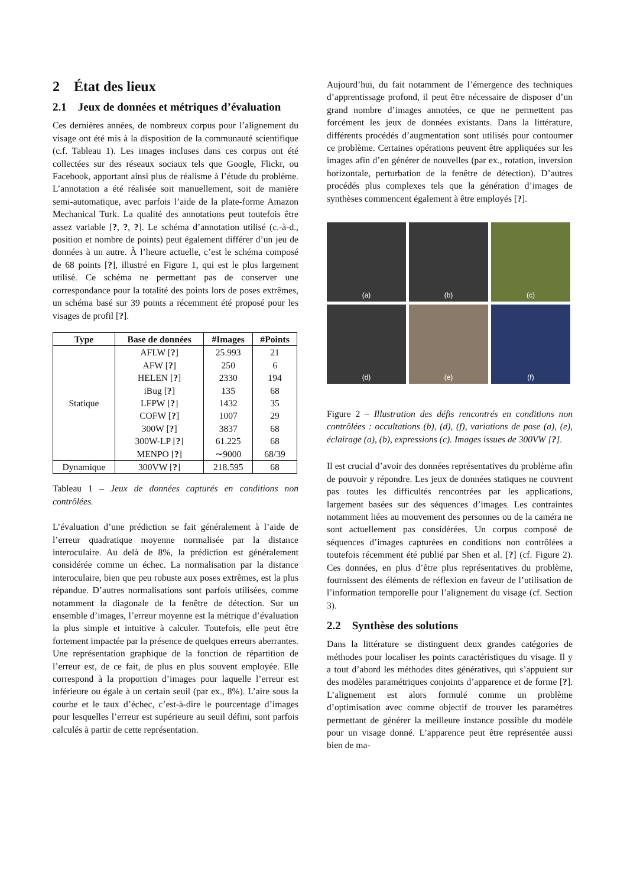2 État des lieux
2.1 Jeux de données et métriques d’évaluation
Ces dernières années, de nombreux corpus pour l’alignement du visage ont été mis à la disposition de la communauté scientifique (c.f. Tableau 1). Les images incluses dans ces corpus ont été collectées sur des réseaux sociaux tels que Google, Flickr, ou Facebook, apportant ainsi plus de réalisme à l’étude du problème. L’annotation a été réalisée soit manuellement, soit de manière semi-automatique, avec parfois l’aide de la plate-forme Amazon Mechanical Turk. La qualité des annotations peut toutefois être assez variable [?, ?, ?]. Le schéma d’annotation utilisé (c.-à-d., position et nombre de points) peut également différer d’un jeu de données à un autre. À l’heure actuelle, c’est le schéma composé de 68 points [?], illustré en Figure 1, qui est le plus largement utilisé. Ce schéma ne permettant pas de conserver une correspondance pour la totalité des points lors de poses extrêmes, un schéma basé sur 39 points a récemment été proposé pour les visages de profil [?].
| Type | Base de données | #Images | #Points |
| --- | --- | --- | --- |
| Statique | AFLW [ ? ] | 25.993 | 21 |
| | AFW [ ? ] | 250 | 6 |
| | HELEN [ ? ] | 2330 | 194 |
| | iBug [ ? ] | 135 | 68 |
| | LFPW [ ? ] | 1432 | 35 |
| | COFW [ ? ] | 1007 | 29 |
| | 300W [ ? ] | 3837 | 68 |
| | 300W-LP [ ? ] | 61.225 | 68 |
| | MENPO [ ? ] | ∼9000 | 68/39 |
| Dynamique | 300VW [ ? ] | 218.595 | 68 |
Tableau 1 – Jeux de données capturés en conditions non contrôlées.
L’évaluation d’une prédiction se fait généralement à l’aide de l’erreur quadratique moyenne normalisée par la distance interoculaire. Au delà de 8%, la prédiction est généralement considérée comme un échec. La normalisation par la distance interoculaire, bien que peu robuste aux poses extrêmes, est la plus répandue. D’autres normalisations sont parfois utilisées, comme notamment la diagonale de la fenêtre de détection. Sur un ensemble d’images, l’erreur moyenne est la métrique d’évaluation la plus simple et intuitive à calculer. Toutefois, elle peut être fortement impactée par la présence de quelques erreurs aberrantes. Une représentation graphique de la fonction de répartition de l’erreur est, de ce fait, de plus en plus souvent employée. Elle correspond à la proportion d’images pour laquelle l’erreur est inférieure ou égale à un certain seuil (par ex., 8%). L’aire sous la courbe et le taux d’échec, c’est-à-dire le pourcentage d’images pour lesquelles l’erreur est supérieure au seuil défini, sont parfois calculés à partir de cette représentation.
Aujourd’hui, du fait notamment de l’émergence des techniques d’apprentissage profond, il peut être nécessaire de disposer d’un grand nombre d’images annotées, ce que ne permettent pas forcément les jeux de données existants. Dans la littérature, différents procédés d’augmentation sont utilisés pour contourner ce problème. Certaines opérations peuvent être appliquées sur les images afin d’en générer de nouvelles (par ex., rotation, inversion horizontale, perturbation de la fenêtre de détection). D’autres procédés plus complexes tels que la génération d’images de synthèses commencent également à être employés [?].
(a)
(b)
(c)
(d)
(e)
(f)
Figure 2 – Illustration des défis rencontrés en conditions non contrôlées : occultations (b), (d), (f), variations de pose (a), (e), éclairage (a), (b), expressions (c). Images issues de 300VW [?].
Il est crucial d’avoir des données représentatives du problème afin de pouvoir y répondre. Les jeux de données statiques ne couvrent pas toutes les difficultés rencontrées par les applications, largement basées sur des séquences d’images. Les contraintes notamment liées au mouvement des personnes ou de la caméra ne sont actuellement pas considérées. Un corpus composé de séquences d’images capturées en conditions non contrôlées a toutefois récemment été publié par Shen et al. [?] (cf. Figure 2). Ces données, en plus d’être plus représentatives du problème, fournissent des éléments de réflexion en faveur de l’utilisation de l’information temporelle pour l’alignement du visage (cf. Section 3).
2.2 Synthèse des solutions
Dans la littérature se distinguent deux grandes catégories de méthodes pour localiser les points caractéristiques du visage. Il y a tout d’abord les méthodes dites génératives, qui s’appuient sur des modèles paramétriques conjoints d’apparence et de forme [?]. L’alignement est alors formulé comme un problème d’optimisation avec comme objectif de trouver les paramètres permettant de générer la meilleure instance possible du modèle pour un visage donné. L’apparence peut être représentée aussi bien de ma-